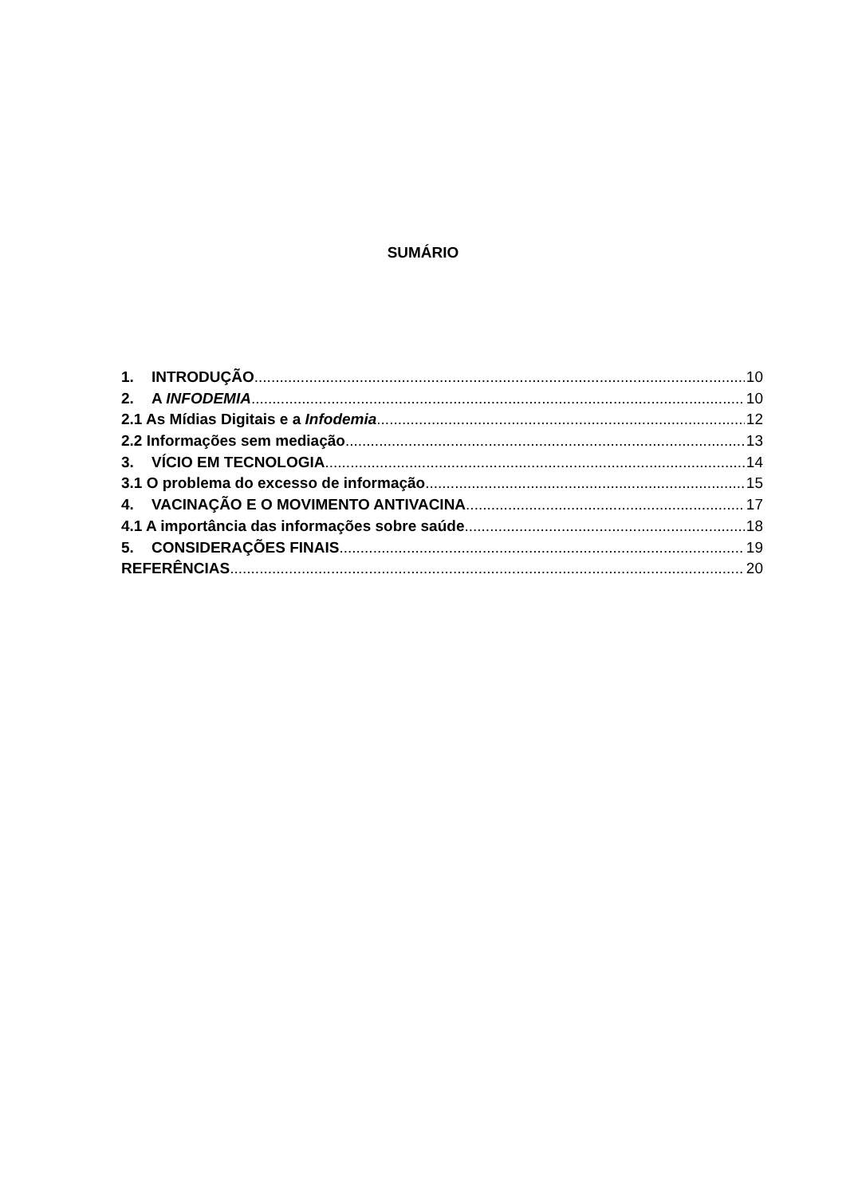SUMÁRIO
1. INTRODUÇÃO 10
2. A INFODEMIA 10
2.1 As Mídias Digitais e a Infodemia 12
2.2 Informações sem mediação 13
3. VÍCIO EM TECNOLOGIA 14
3.1 O problema do excesso de informação 15
4. VACINAÇÃO E O MOVIMENTO ANTIVACINA 17
4.1 A importância das informações sobre saúde 18
5. CONSIDERAÇÕES FINAIS 19
REFERÊNCIAS 20